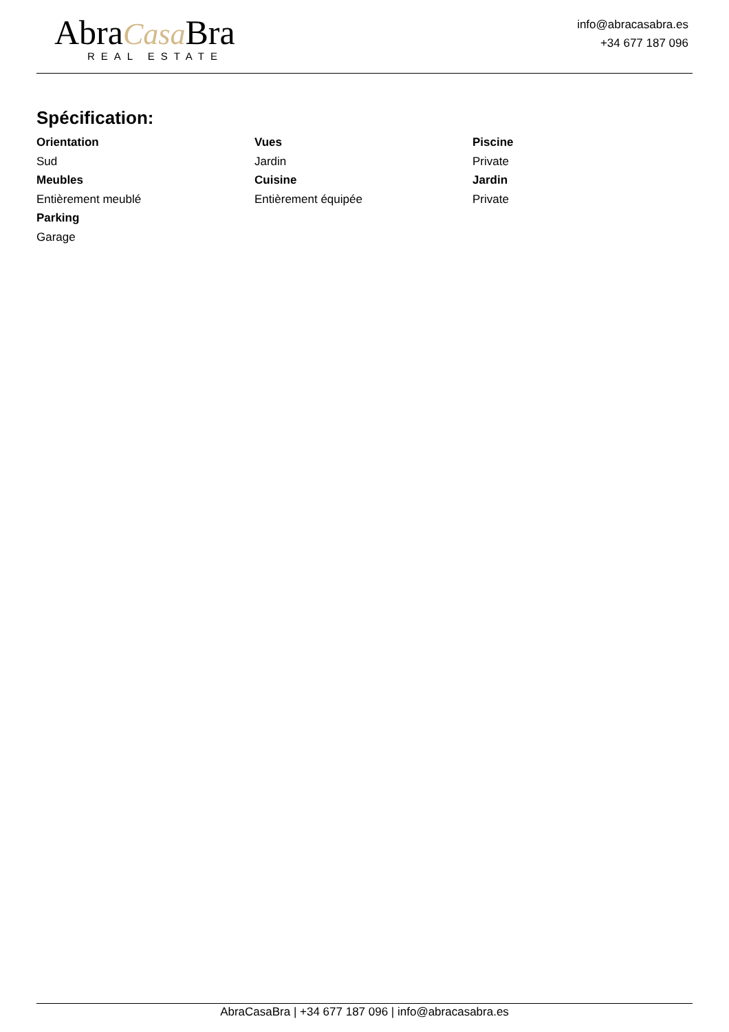AbraCasa Bra
REAL ESTATE
info@abracasabra.es
+34 677 187 096
Spécification:
Orientation
Sud
Vues
Jardin
Piscine
Private
Meubles
Entièrement meublé
Cuisine
Entièrement équipée
Jardin
Private
Parking
Garage
AbraCasaBra | +34 677 187 096 | info@abracasabra.es